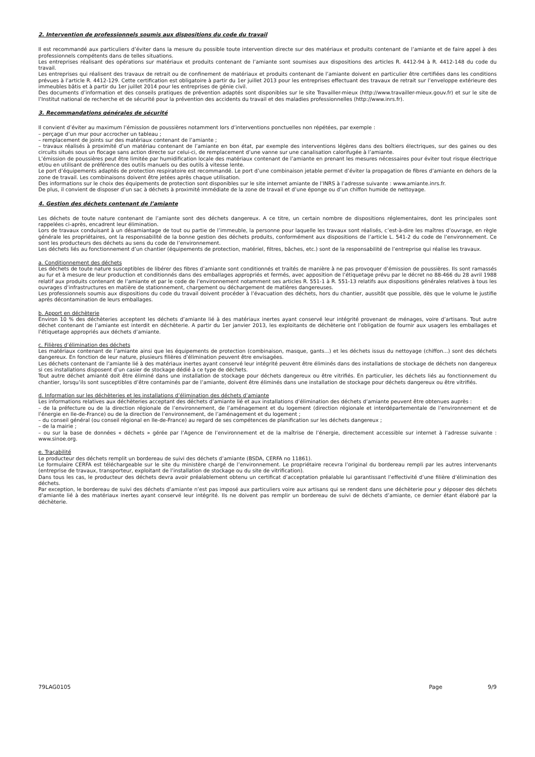2. Intervention de professionnels soumis aux dispositions du code du travail
Il est recommandé aux particuliers d’éviter dans la mesure du possible toute intervention directe sur des matériaux et produits contenant de l’amiante et de faire appel à des professionnels compétents dans de telles situations.
Les entreprises réalisant des opérations sur matériaux et produits contenant de l’amiante sont soumises aux dispositions des articles R. 4412-94 à R. 4412-148 du code du travail.
Les entreprises qui réalisent des travaux de retrait ou de confinement de matériaux et produits contenant de l’amiante doivent en particulier être certifiées dans les conditions prévues à l’article R. 4412-129. Cette certification est obligatoire à partir du 1er juillet 2013 pour les entreprises effectuant des travaux de retrait sur l’enveloppe extérieure des immeubles bâtis et à partir du 1er juillet 2014 pour les entreprises de génie civil.
Des documents d’information et des conseils pratiques de prévention adaptés sont disponibles sur le site Travailler-mieux (http://www.travailler-mieux.gouv.fr) et sur le site de l’Institut national de recherche et de sécurité pour la prévention des accidents du travail et des maladies professionnelles (http://www.inrs.fr).
3. Recommandations générales de sécurité
Il convient d’éviter au maximum l’émission de poussières notamment lors d’interventions ponctuelles non répétées, par exemple :
– perçage d’un mur pour accrocher un tableau ;
– remplacement de joints sur des matériaux contenant de l’amiante ;
– travaux réalisés à proximité d’un matériau contenant de l’amiante en bon état, par exemple des interventions légères dans des boîtiers électriques, sur des gaines ou des circuits situés sous un flocage sans action directe sur celui-ci, de remplacement d’une vanne sur une canalisation calorifugée à l’amiante.
L’émission de poussières peut être limitée par humidification locale des matériaux contenant de l’amiante en prenant les mesures nécessaires pour éviter tout risque électrique et/ou en utilisant de préférence des outils manuels ou des outils à vitesse lente.
Le port d’équipements adaptés de protection respiratoire est recommandé. Le port d’une combinaison jetable permet d’éviter la propagation de fibres d’amiante en dehors de la zone de travail. Les combinaisons doivent être jetées après chaque utilisation.
Des informations sur le choix des équipements de protection sont disponibles sur le site internet amiante de l’INRS à l’adresse suivante : www.amiante.inrs.fr.
De plus, il convient de disposer d’un sac à déchets à proximité immédiate de la zone de travail et d’une éponge ou d’un chiffon humide de nettoyage.
4. Gestion des déchets contenant de l’amiante
Les déchets de toute nature contenant de l’amiante sont des déchets dangereux. A ce titre, un certain nombre de dispositions réglementaires, dont les principales sont rappelées ci-après, encadrent leur élimination.
Lors de travaux conduisant à un désamiantage de tout ou partie de l’immeuble, la personne pour laquelle les travaux sont réalisés, c’est-à-dire les maîtres d’ouvrage, en règle générale les propriétaires, ont la responsabilité de la bonne gestion des déchets produits, conformément aux dispositions de l’article L. 541-2 du code de l’environnement. Ce sont les producteurs des déchets au sens du code de l’environnement.
Les déchets liés au fonctionnement d’un chantier (équipements de protection, matériel, filtres, bâches, etc.) sont de la responsabilité de l’entreprise qui réalise les travaux.
a. Conditionnement des déchets
Les déchets de toute nature susceptibles de libérer des fibres d’amiante sont conditionnés et traités de manière à ne pas provoquer d’émission de poussières. Ils sont ramassés au fur et à mesure de leur production et conditionnés dans des emballages appropriés et fermés, avec apposition de l’étiquetage prévu par le décret no 88-466 du 28 avril 1988 relatif aux produits contenant de l’amiante et par le code de l’environnement notamment ses articles R. 551-1 à R. 551-13 relatifs aux dispositions générales relatives à tous les ouvrages d’infrastructures en matière de stationnement, chargement ou déchargement de matières dangereuses.
Les professionnels soumis aux dispositions du code du travail doivent procéder à l’évacuation des déchets, hors du chantier, aussitôt que possible, dès que le volume le justifie après décontamination de leurs emballages.
b. Apport en déchèterie
Environ 10 % des déchèteries acceptent les déchets d’amiante lié à des matériaux inertes ayant conservé leur intégrité provenant de ménages, voire d’artisans. Tout autre déchet contenant de l’amiante est interdit en déchèterie. A partir du 1er janvier 2013, les exploitants de déchèterie ont l’obligation de fournir aux usagers les emballages et l’étiquetage appropriés aux déchets d’amiante.
c. Filières d’élimination des déchets
Les matériaux contenant de l’amiante ainsi que les équipements de protection (combinaison, masque, gants...) et les déchets issus du nettoyage (chiffon...) sont des déchets dangereux. En fonction de leur nature, plusieurs filières d’élimination peuvent être envisagées.
Les déchets contenant de l’amiante lié à des matériaux inertes ayant conservé leur intégrité peuvent être éliminés dans des installations de stockage de déchets non dangereux si ces installations disposent d’un casier de stockage dédié à ce type de déchets.
Tout autre déchet amianté doit être éliminé dans une installation de stockage pour déchets dangereux ou être vitrifiés. En particulier, les déchets liés au fonctionnement du chantier, lorsqu’ils sont susceptibles d’être contaminés par de l’amiante, doivent être éliminés dans une installation de stockage pour déchets dangereux ou être vitrifiés.
d. Information sur les déchèteries et les installations d’élimination des déchets d’amiante
Les informations relatives aux déchèteries acceptant des déchets d’amiante lié et aux installations d’élimination des déchets d’amiante peuvent être obtenues auprès :
– de la préfecture ou de la direction régionale de l’environnement, de l’aménagement et du logement (direction régionale et interdépartementale de l’environnement et de l’énergie en Ile-de-France) ou de la direction de l’environnement, de l’aménagement et du logement ;
– du conseil général (ou conseil régional en Ile-de-France) au regard de ses compétences de planification sur les déchets dangereux ;
– de la mairie ;
– ou sur la base de données « déchets » gérée par l’Agence de l’environnement et de la maîtrise de l’énergie, directement accessible sur internet à l’adresse suivante : www.sinoe.org.
e. Traçabilité
Le producteur des déchets remplit un bordereau de suivi des déchets d’amiante (BSDA, CERFA no 11861).
Le formulaire CERFA est téléchargeable sur le site du ministère chargé de l’environnement. Le propriétaire recevra l’original du bordereau rempli par les autres intervenants (entreprise de travaux, transporteur, exploitant de l’installation de stockage ou du site de vitrification).
Dans tous les cas, le producteur des déchets devra avoir préalablement obtenu un certificat d’acceptation préalable lui garantissant l’effectivité d’une filière d’élimination des déchets.
Par exception, le bordereau de suivi des déchets d’amiante n’est pas imposé aux particuliers voire aux artisans qui se rendent dans une déchèterie pour y déposer des déchets d’amiante lié à des matériaux inertes ayant conservé leur intégrité. Ils ne doivent pas remplir un bordereau de suivi de déchets d’amiante, ce dernier étant élaboré par la déchèterie.
79LAG0105 Page 9/9